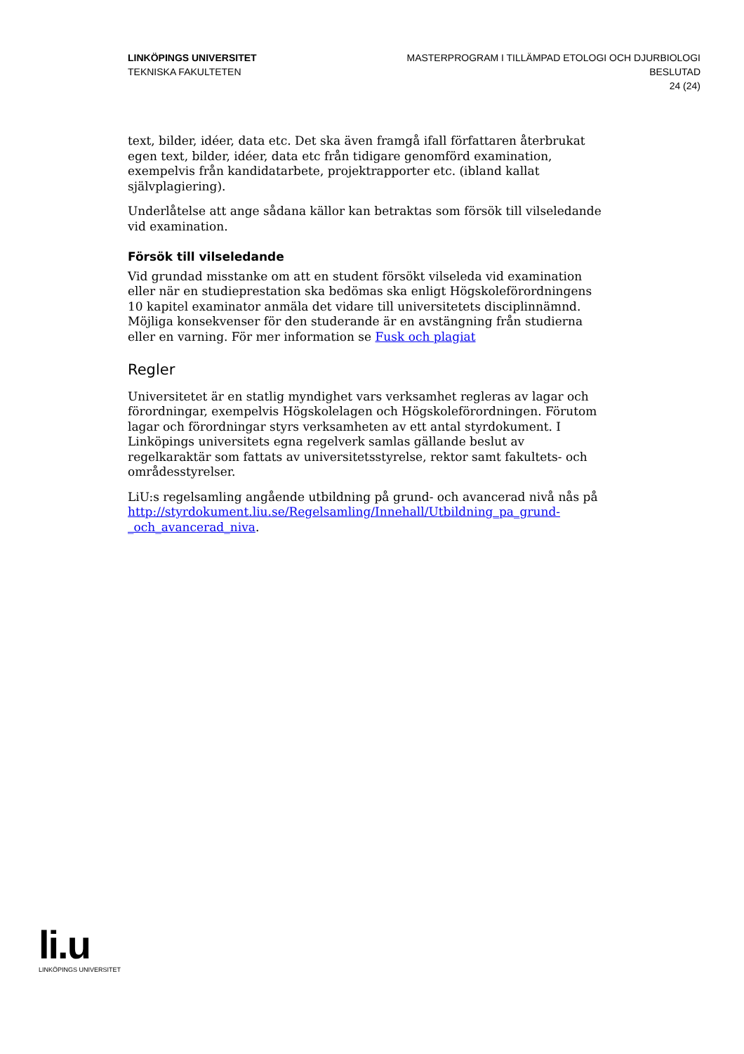LINKÖPINGS UNIVERSITET
TEKNISKA FAKULTETEN
MASTERPROGRAM I TILLÄMPAD ETOLOGI OCH DJURBIOLOGI
BESLUTAD
24 (24)
text, bilder, idéer, data etc. Det ska även framgå ifall författaren återbrukat egen text, bilder, idéer, data etc från tidigare genomförd examination, exempelvis från kandidatarbete, projektrapporter etc. (ibland kallat självplagiering).
Underlåtelse att ange sådana källor kan betraktas som försök till vilseledande vid examination.
Försök till vilseledande
Vid grundad misstanke om att en student försökt vilseleda vid examination eller när en studieprestation ska bedömas ska enligt Högskoleförordningens 10 kapitel examinator anmäla det vidare till universitetets disciplinnämnd. Möjliga konsekvenser för den studerande är en avstängning från studierna eller en varning. För mer information se Fusk och plagiat
Regler
Universitetet är en statlig myndighet vars verksamhet regleras av lagar och förordningar, exempelvis Högskolelagen och Högskoleförordningen. Förutom lagar och förordningar styrs verksamheten av ett antal styrdokument. I Linköpings universitets egna regelverk samlas gällande beslut av regelkaraktär som fattats av universitetsstyrelse, rektor samt fakultets- och områdesstyrelser.
LiU:s regelsamling angående utbildning på grund- och avancerad nivå nås på http://styrdokument.liu.se/Regelsamling/Innehall/Utbildning_pa_grund-_och_avancerad_niva.
li.u
LINKÖPINGS UNIVERSITET